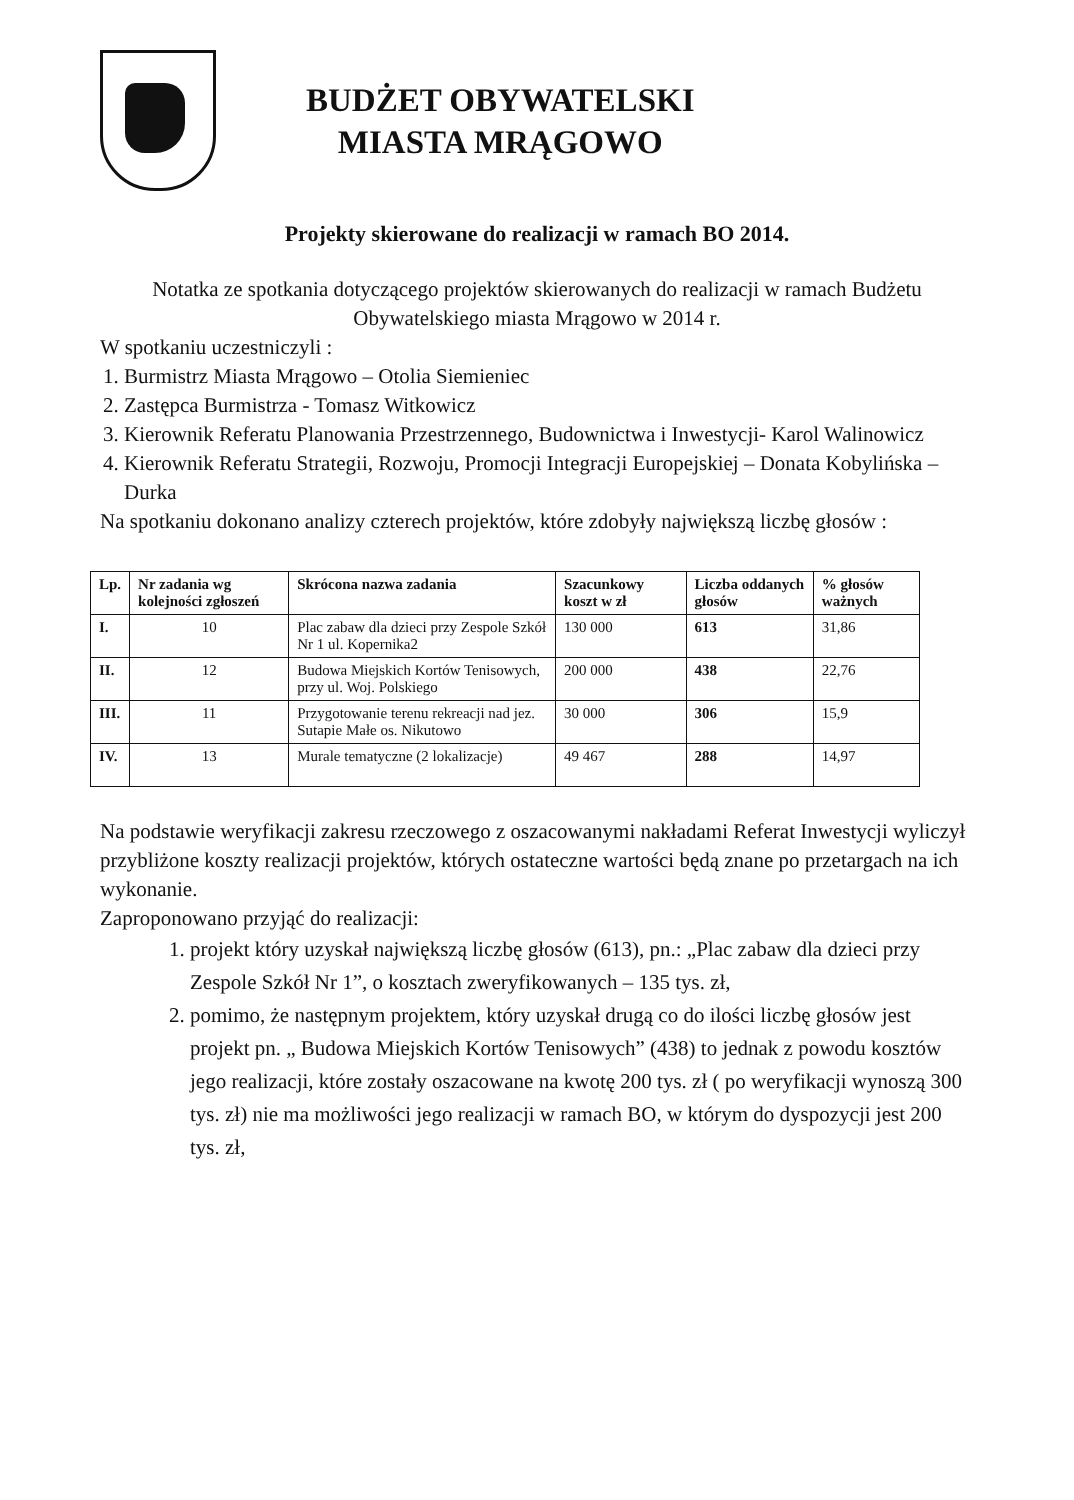BUDŻET OBYWATELSKI
MIASTA MRĄGOWO
Projekty skierowane do realizacji w ramach BO 2014.
Notatka ze spotkania dotyczącego projektów skierowanych do realizacji w ramach Budżetu Obywatelskiego miasta Mrągowo w 2014 r.
W spotkaniu uczestniczyli :
1. Burmistrz Miasta Mrągowo – Otolia Siemieniec
2. Zastępca Burmistrza - Tomasz Witkowicz
3. Kierownik Referatu Planowania Przestrzennego, Budownictwa i Inwestycji- Karol Walinowicz
4. Kierownik Referatu Strategii, Rozwoju, Promocji Integracji Europejskiej – Donata Kobylińska – Durka
Na spotkaniu dokonano analizy czterech projektów, które zdobyły największą liczbę głosów :
| Lp. | Nr zadania wg kolejności zgłoszeń | Skrócona nazwa zadania | Szacunkowy koszt w zł | Liczba oddanych głosów | % głosów ważnych |
| --- | --- | --- | --- | --- | --- |
| I. | 10 | Plac zabaw dla dzieci przy Zespole Szkół Nr 1 ul. Kopernika2 | 130 000 | 613 | 31,86 |
| II. | 12 | Budowa Miejskich Kortów Tenisowych, przy ul. Woj. Polskiego | 200 000 | 438 | 22,76 |
| III. | 11 | Przygotowanie terenu rekreacji nad jez. Sutapie Małe os. Nikutowo | 30 000 | 306 | 15,9 |
| IV. | 13 | Murale tematyczne (2 lokalizacje) | 49 467 | 288 | 14,97 |
Na podstawie weryfikacji zakresu rzeczowego z oszacowanymi nakładami Referat Inwestycji wyliczył przybliżone koszty realizacji projektów, których ostateczne wartości będą znane po przetargach na ich wykonanie.
Zaproponowano przyjąć do realizacji:
1. projekt który uzyskał największą liczbę głosów (613), pn.: „Plac zabaw dla dzieci przy Zespole Szkół Nr 1”, o kosztach zweryfikowanych – 135 tys. zł,
2. pomimo, że następnym projektem, który uzyskał drugą co do ilości liczbę głosów jest projekt pn. „ Budowa Miejskich Kortów Tenisowych” (438) to jednak z powodu kosztów jego realizacji, które zostały oszacowane na kwotę 200 tys. zł ( po weryfikacji wynoszą 300 tys. zł) nie ma możliwości jego realizacji w ramach BO, w którym do dyspozycji jest 200 tys. zł,